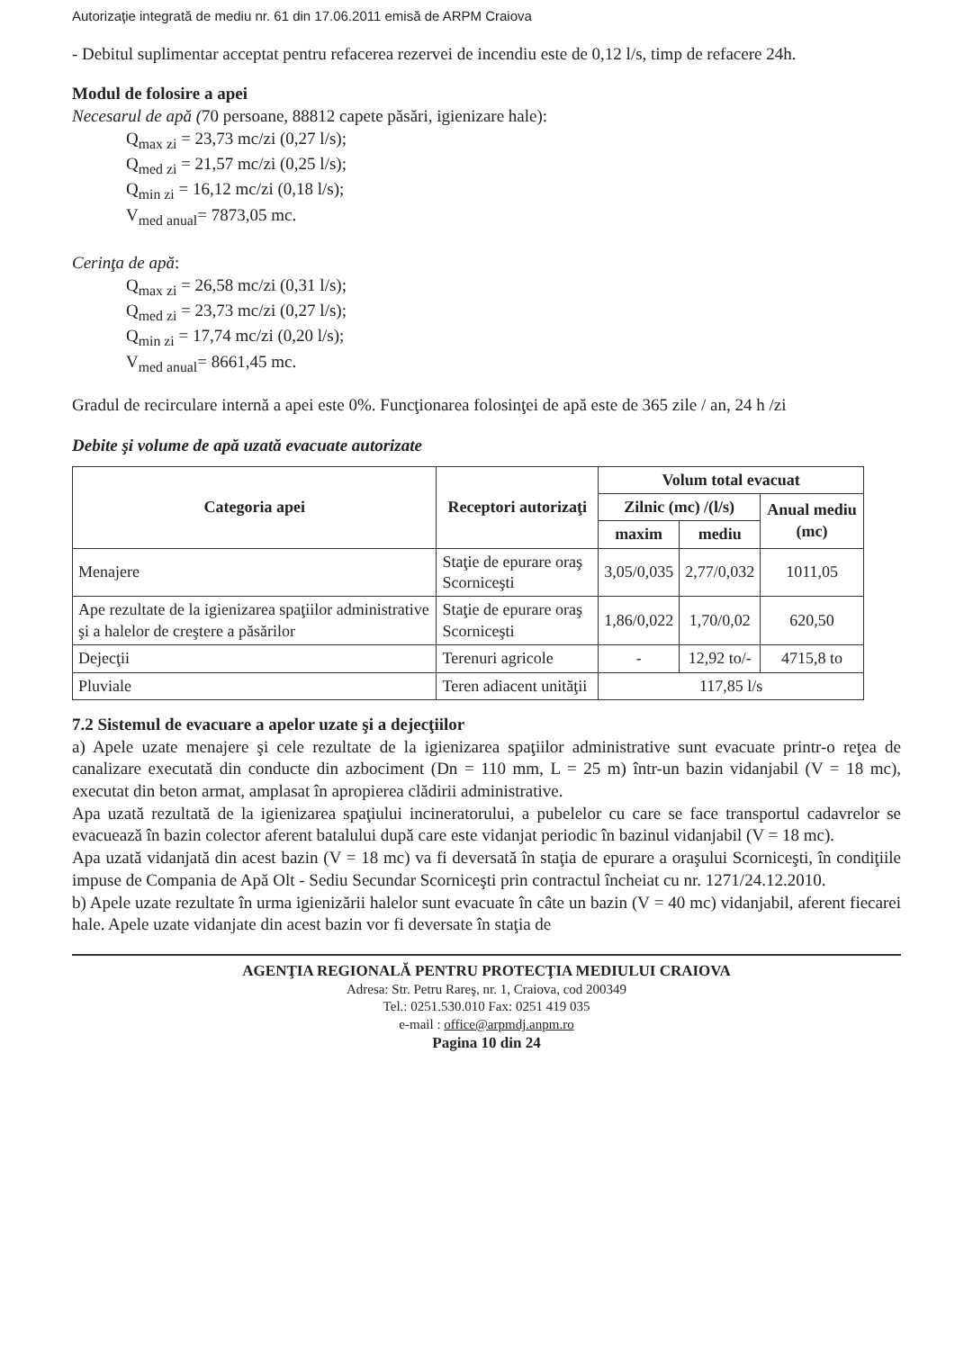Autorizaţie integrată de mediu nr. 61 din 17.06.2011 emisă de ARPM Craiova
- Debitul suplimentar acceptat pentru refacerea rezervei de incendiu este de 0,12 l/s, timp de refacere 24h.
Modul de folosire a apei
Necesarul de apă (70 persoane, 88812 capete păsări, igienizare hale):
Q<sub>max zi</sub> = 23,73 mc/zi (0,27 l/s);
Q<sub>med zi</sub> = 21,57 mc/zi (0,25 l/s);
Q<sub>min zi</sub> = 16,12 mc/zi (0,18 l/s);
V<sub>med anual</sub>= 7873,05 mc.
Cerinţa de apă:
Q<sub>max zi</sub> = 26,58 mc/zi (0,31 l/s);
Q<sub>med zi</sub> = 23,73 mc/zi (0,27 l/s);
Q<sub>min zi</sub> = 17,74 mc/zi (0,20 l/s);
V<sub>med anual</sub>= 8661,45 mc.
Gradul de recirculare internă a apei este 0%. Funcţionarea folosinţei de apă este de 365 zile / an, 24 h /zi
Debite şi volume de apă uzată evacuate autorizate
| Categoria apei | Receptori autorizaţi | Volum total evacuat | | |
| --- | --- | --- | --- | --- |
| | | Zilnic (mc) /(l/s) | | Anual mediu (mc) |
| | | maxim | mediu | |
| Menajere | Staţie de epurare oraş Scorniceşti | 3,05/0,035 | 2,77/0,032 | 1011,05 |
| Ape rezultate de la igienizarea spaţiilor administrative şi a halelor de creştere a păsărilor | Staţie de epurare oraş Scorniceşti | 1,86/0,022 | 1,70/0,02 | 620,50 |
| Dejecţii | Terenuri agricole | - | 12,92 to/- | 4715,8 to |
| Pluviale | Teren adiacent unităţii | 117,85 l/s | | |
7.2 Sistemul de evacuare a apelor uzate şi a dejecţiilor
a) Apele uzate menajere şi cele rezultate de la igienizarea spaţiilor administrative sunt evacuate printr-o reţea de canalizare executată din conducte din azbociment (Dn = 110 mm, L = 25 m) într-un bazin vidanjabil (V = 18 mc), executat din beton armat, amplasat în apropierea clădirii administrative.
Apa uzată rezultată de la igienizarea spaţiului incineratorului, a pubelelor cu care se face transportul cadavrelor se evacuează în bazin colector aferent batalului după care este vidanjat periodic în bazinul vidanjabil (V = 18 mc).
Apa uzată vidanjată din acest bazin (V = 18 mc) va fi deversată în staţia de epurare a oraşului Scorniceşti, în condiţiile impuse de Compania de Apă Olt - Sediu Secundar Scorniceşti prin contractul încheiat cu nr. 1271/24.12.2010.
b) Apele uzate rezultate în urma igienizării halelor sunt evacuate în câte un bazin (V = 40 mc) vidanjabil, aferent fiecarei hale. Apele uzate vidanjate din acest bazin vor fi deversate în staţia de
AGENŢIA REGIONALĂ PENTRU PROTECŢIA MEDIULUI CRAIOVA
Adresa: Str. Petru Rareş, nr. 1, Craiova, cod 200349
Tel.: 0251.530.010 Fax: 0251 419 035
e-mail : office@arpmdj.anpm.ro
Pagina 10 din 24